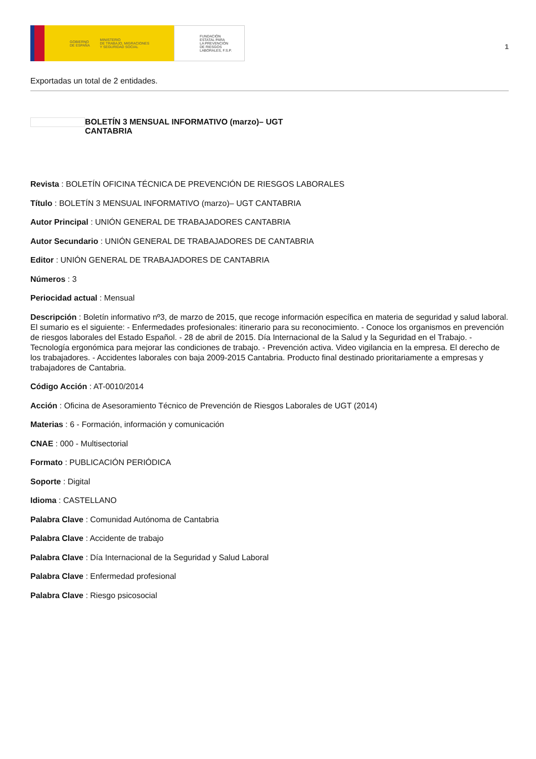GOBIERNO
DE ESPAÑA MINISTERIO
DE TRABAJO, MIGRACIONES
Y SEGURIDAD SOCIAL
FUNDACIÓN
ESTATAL PARA
LA PREVENCIÓN
DE RIESGOS
LABORALES, F.S.P.
1
Exportadas un total de 2 entidades.
BOLETÍN 3 MENSUAL INFORMATIVO (marzo)– UGT CANTABRIA
Revista : BOLETÍN OFICINA TÉCNICA DE PREVENCIÓN DE RIESGOS LABORALES
Título : BOLETÍN 3 MENSUAL INFORMATIVO (marzo)– UGT CANTABRIA
Autor Principal : UNIÓN GENERAL DE TRABAJADORES CANTABRIA
Autor Secundario : UNIÓN GENERAL DE TRABAJADORES DE CANTABRIA
Editor : UNIÓN GENERAL DE TRABAJADORES DE CANTABRIA
Números : 3
Periocidad actual : Mensual
Descripción : Boletín informativo nº3, de marzo de 2015, que recoge información específica en materia de seguridad y salud laboral. El sumario es el siguiente: - Enfermedades profesionales: itinerario para su reconocimiento. - Conoce los organismos en prevención de riesgos laborales del Estado Español. - 28 de abril de 2015. Día Internacional de la Salud y la Seguridad en el Trabajo. - Tecnología ergonómica para mejorar las condiciones de trabajo. - Prevención activa. Video vigilancia en la empresa. El derecho de los trabajadores. - Accidentes laborales con baja 2009-2015 Cantabria. Producto final destinado prioritariamente a empresas y trabajadores de Cantabria.
Código Acción : AT-0010/2014
Acción : Oficina de Asesoramiento Técnico de Prevención de Riesgos Laborales de UGT (2014)
Materias : 6 - Formación, información y comunicación
CNAE : 000 - Multisectorial
Formato : PUBLICACIÓN PERIÓDICA
Soporte : Digital
Idioma : CASTELLANO
Palabra Clave : Comunidad Autónoma de Cantabria
Palabra Clave : Accidente de trabajo
Palabra Clave : Día Internacional de la Seguridad y Salud Laboral
Palabra Clave : Enfermedad profesional
Palabra Clave : Riesgo psicosocial